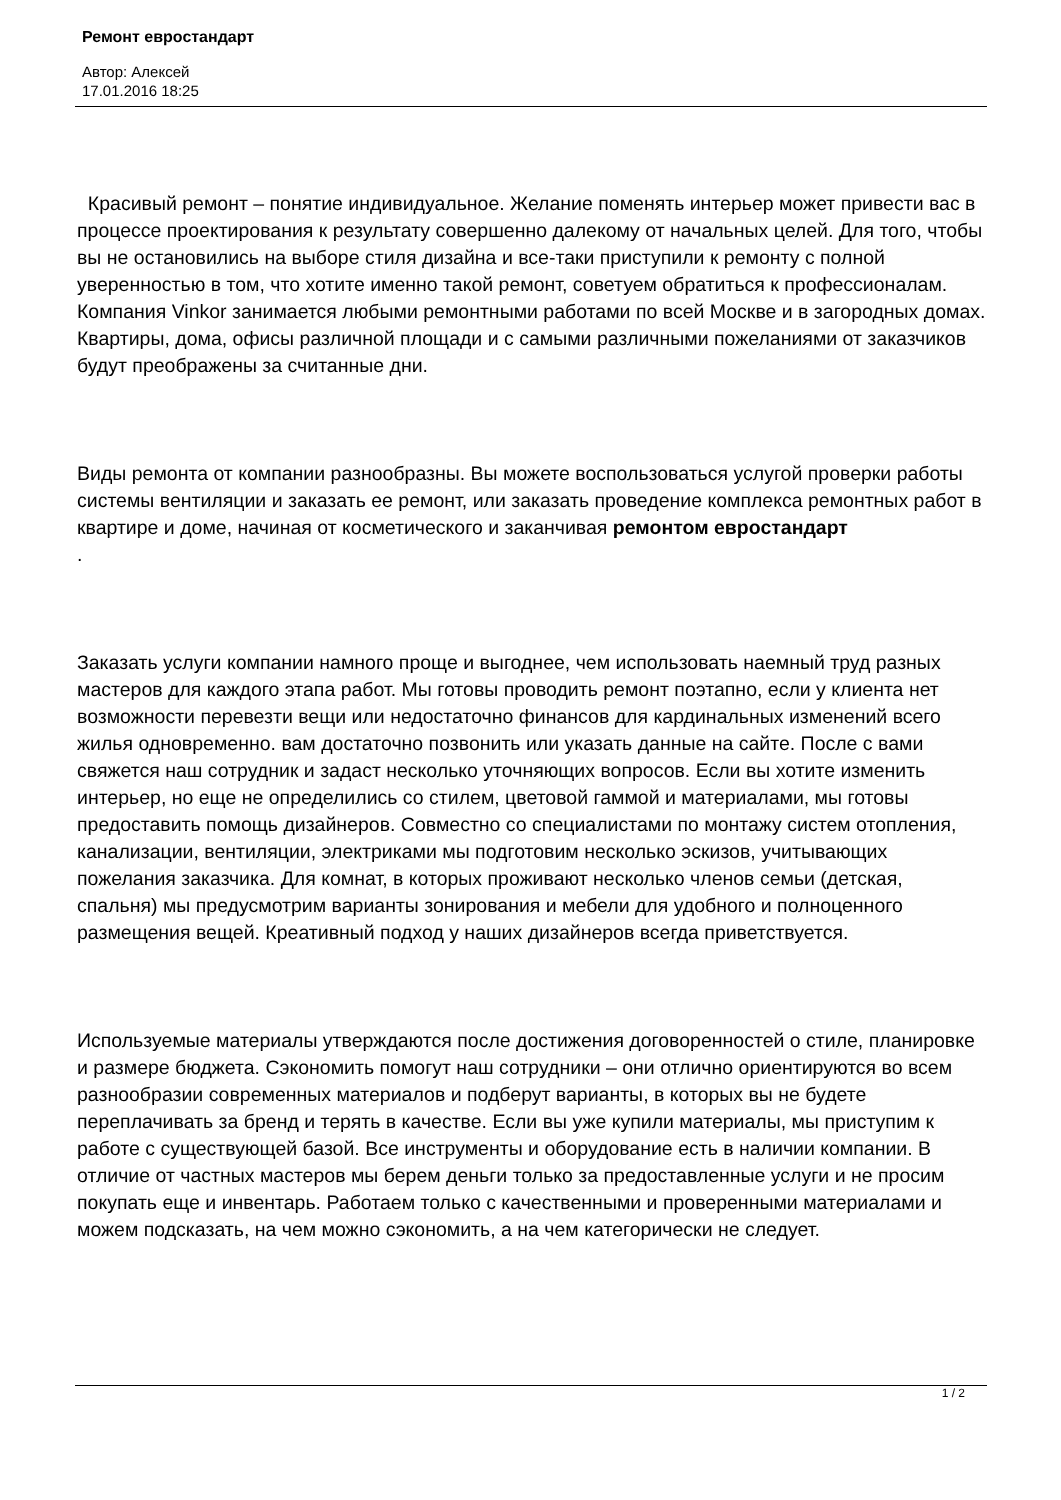Ремонт евростандарт
Автор: Алексей
17.01.2016 18:25
Красивый ремонт – понятие индивидуальное. Желание поменять интерьер может привести вас в процессе проектирования к результату совершенно далекому от начальных целей. Для того, чтобы вы не остановились на выборе стиля дизайна и все-таки приступили к ремонту с полной уверенностью в том, что хотите именно такой ремонт, советуем обратиться к профессионалам. Компания Vinkor занимается любыми ремонтными работами по всей Москве и в загородных домах. Квартиры, дома, офисы различной площади и с самыми различными пожеланиями от заказчиков будут преображены за считанные дни.
Виды ремонта от компании разнообразны. Вы можете воспользоваться услугой проверки работы системы вентиляции и заказать ее ремонт, или заказать проведение комплекса ремонтных работ в квартире и доме, начиная от косметического и заканчивая ремонтом евростандарт
.
Заказать услуги компании намного проще и выгоднее, чем использовать наемный труд разных мастеров для каждого этапа работ. Мы готовы проводить ремонт поэтапно, если у клиента нет возможности перевезти вещи или недостаточно финансов для кардинальных изменений всего жилья одновременно. вам достаточно позвонить или указать данные на сайте. После с вами свяжется наш сотрудник и задаст несколько уточняющих вопросов. Если вы хотите изменить интерьер, но еще не определились со стилем, цветовой гаммой и материалами, мы готовы предоставить помощь дизайнеров. Совместно со специалистами по монтажу систем отопления, канализации, вентиляции, электриками мы подготовим несколько эскизов, учитывающих пожелания заказчика. Для комнат, в которых проживают несколько членов семьи (детская, спальня) мы предусмотрим варианты зонирования и мебели для удобного и полноценного размещения вещей. Креативный подход у наших дизайнеров всегда приветствуется.
Используемые материалы утверждаются после достижения договоренностей о стиле, планировке и размере бюджета. Сэкономить помогут наш сотрудники – они отлично ориентируются во всем разнообразии современных материалов и подберут варианты, в которых вы не будете переплачивать за бренд и терять в качестве. Если вы уже купили материалы, мы приступим к работе с существующей базой. Все инструменты и оборудование есть в наличии компании. В отличие от частных мастеров мы берем деньги только за предоставленные услуги и не просим покупать еще и инвентарь. Работаем только с качественными и проверенными материалами и можем подсказать, на чем можно сэкономить, а на чем категорически не следует.
1 / 2